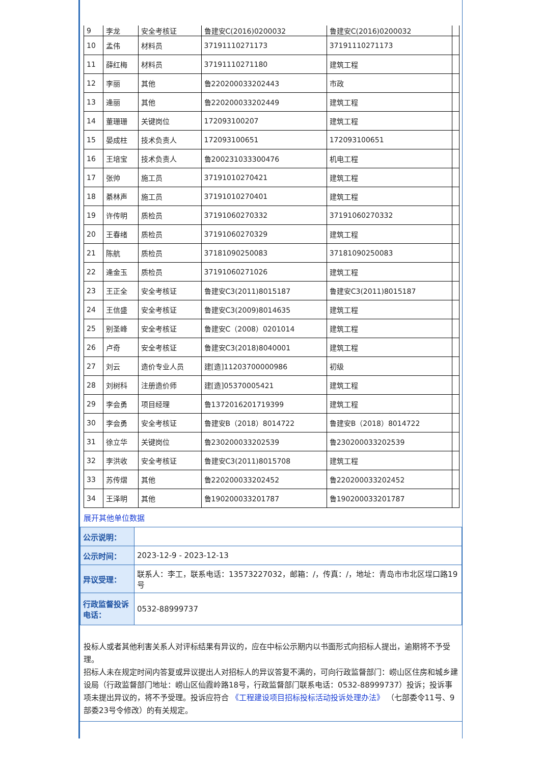| 9 | 李龙 | 安全考核证 | 鲁建安C(2016)0200032 | 鲁建安C(2016)0200032 | |
| 10 | 孟伟 | 材料员 | 37191110271173 | 37191110271173 | |
| 11 | 薛红梅 | 材料员 | 37191110271180 | 建筑工程 | |
| 12 | 李丽 | 其他 | 鲁220200033202443 | 市政 | |
| 13 | 逄丽 | 其他 | 鲁220200033202449 | 建筑工程 | |
| 14 | 董珊珊 | 关键岗位 | 172093100207 | 建筑工程 | |
| 15 | 晏成柱 | 技术负责人 | 172093100651 | 172093100651 | |
| 16 | 王培宝 | 技术负责人 | 鲁200231033300476 | 机电工程 | |
| 17 | 张帅 | 施工员 | 37191010270421 | 建筑工程 | |
| 18 | 綦林声 | 施工员 | 37191010270401 | 建筑工程 | |
| 19 | 许传明 | 质检员 | 37191060270332 | 37191060270332 | |
| 20 | 王春绪 | 质检员 | 37191060270329 | 建筑工程 | |
| 21 | 陈航 | 质检员 | 37181090250083 | 37181090250083 | |
| 22 | 逄金玉 | 质检员 | 37191060271026 | 建筑工程 | |
| 23 | 王正全 | 安全考核证 | 鲁建安C3(2011)8015187 | 鲁建安C3(2011)8015187 | |
| 24 | 王信盛 | 安全考核证 | 鲁建安C3(2009)8014635 | 建筑工程 | |
| 25 | 别圣峰 | 安全考核证 | 鲁建安C（2008）0201014 | 建筑工程 | |
| 26 | 卢奇 | 安全考核证 | 鲁建安C3(2018)8040001 | 建筑工程 | |
| 27 | 刘云 | 造价专业人员 | 建[造]11203700000986 | 初级 | |
| 28 | 刘树科 | 注册造价师 | 建[造]05370005421 | 建筑工程 | |
| 29 | 李会勇 | 项目经理 | 鲁1372016201719399 | 建筑工程 | |
| 30 | 李会勇 | 安全考核证 | 鲁建安B（2018）8014722 | 鲁建安B（2018）8014722 | |
| 31 | 徐立华 | 关键岗位 | 鲁230200033202539 | 鲁230200033202539 | |
| 32 | 李洪收 | 安全考核证 | 鲁建安C3(2011)8015708 | 建筑工程 | |
| 33 | 苏传熠 | 其他 | 鲁220200033202452 | 鲁220200033202452 | |
| 34 | 王泽明 | 其他 | 鲁190200033201787 | 鲁190200033201787 | |
展开其他单位数据
| 公示说明： | |
| 公示时间： | 2023-12-9 - 2023-12-13 |
| 异议受理： | 联系人：李工，联系电话：13573227032，邮箱：/，传真：/，地址：青岛市市北区埕口路19号 |
| 行政监督投诉电话： | 0532-88999737 |
投标人或者其他利害关系人对评标结果有异议的，应在中标公示期内以书面形式向招标人提出，逾期将不予受理。
招标人未在规定时间内答复或异议提出人对招标人的异议答复不满的，可向行政监督部门：崂山区住房和城乡建设局（行政监督部门地址：崂山区仙霞岭路18号，行政监督部门联系电话：0532-88999737）投诉；投诉事项未提出异议的，将不予受理。投诉应符合 《工程建设项目招标投标活动投诉处理办法》 （七部委令11号、9部委23号令修改）的有关规定。